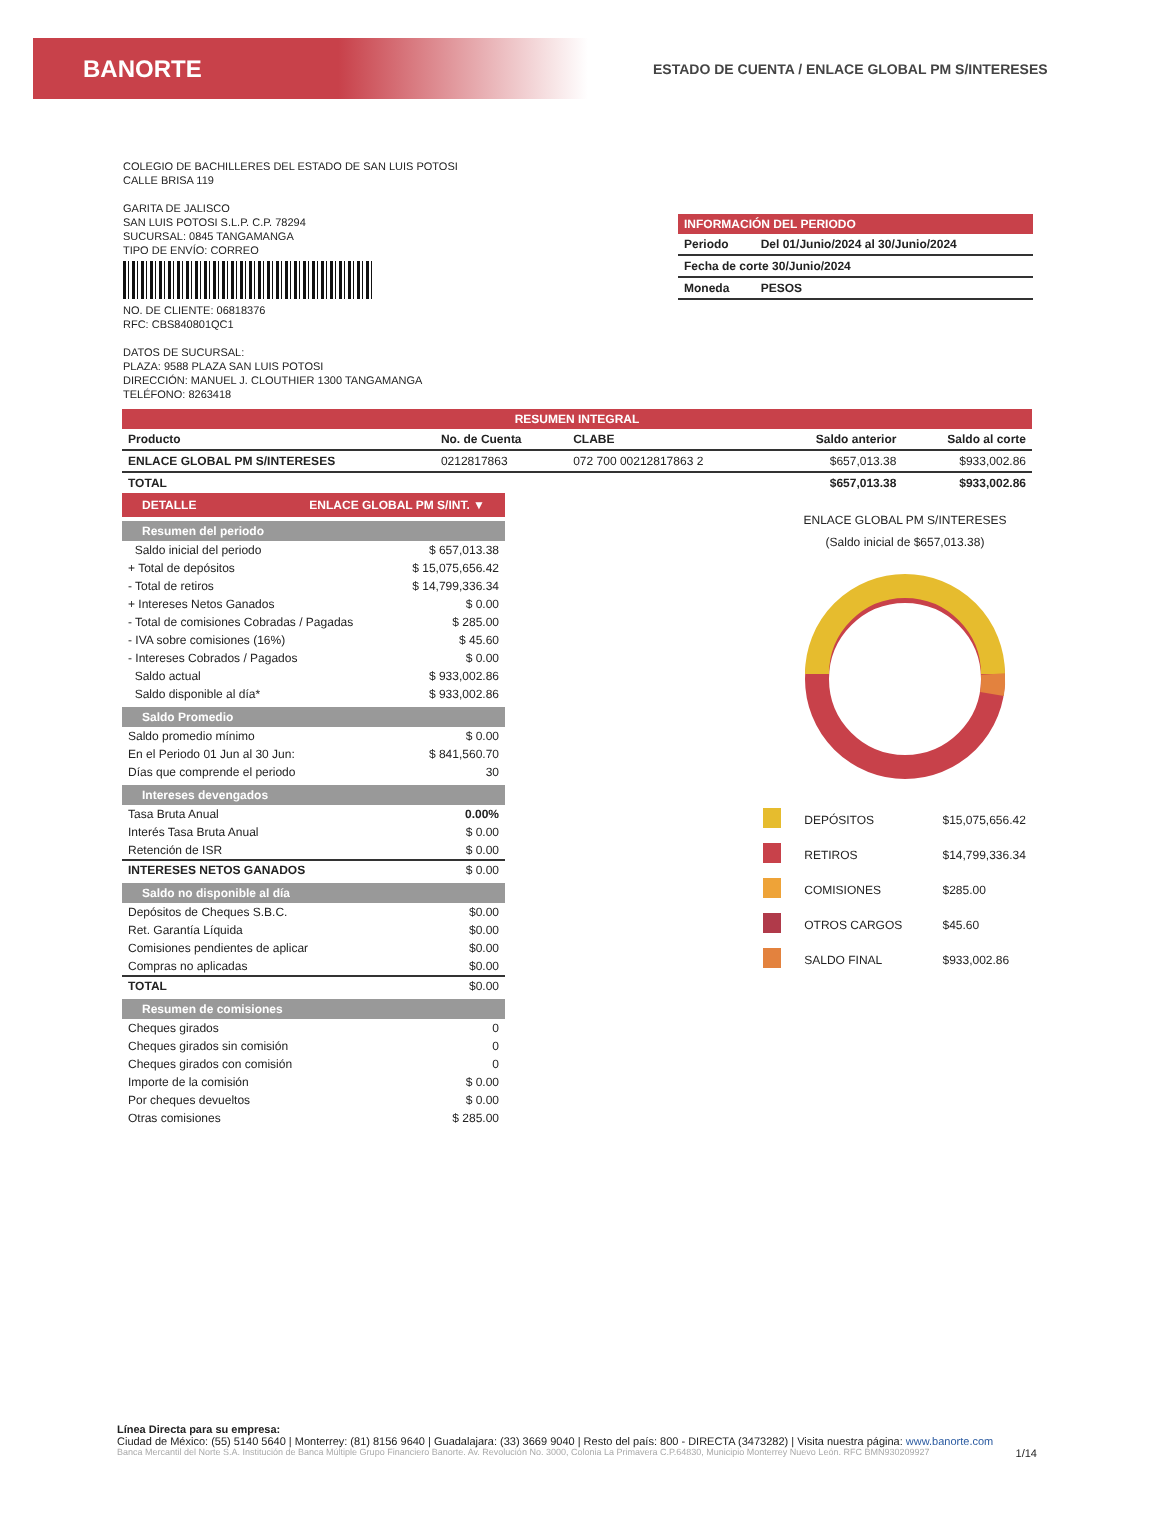BANORTE
ESTADO DE CUENTA / ENLACE GLOBAL PM S/INTERESES
COLEGIO DE BACHILLERES DEL ESTADO DE SAN LUIS POTOSI
CALLE BRISA 119
GARITA DE JALISCO
SAN LUIS POTOSI S.L.P. C.P. 78294
SUCURSAL: 0845 TANGAMANGA
TIPO DE ENVÍO: CORREO
NO. DE CLIENTE: 06818376
RFC: CBS840801QC1
DATOS DE SUCURSAL:
PLAZA: 9588 PLAZA SAN LUIS POTOSI
DIRECCIÓN: MANUEL J. CLOUTHIER 1300 TANGAMANGA
TELÉFONO: 8263418
INFORMACIÓN DEL PERIODO
| Periodo | Del 01/Junio/2024 al 30/Junio/2024 |
| Fecha de corte 30/Junio/2024 | |
| Moneda | PESOS |
RESUMEN INTEGRAL
| Producto | No. de Cuenta | CLABE | Saldo anterior | Saldo al corte |
| --- | --- | --- | --- | --- |
| ENLACE GLOBAL PM S/INTERESES | 0212817863 | 072 700 00212817863 2 | $657,013.38 | $933,002.86 |
| TOTAL | | | $657,013.38 | $933,002.86 |
DETALLE ENLACE GLOBAL PM S/INT. ▼
Resumen del periodo
| Saldo inicial del periodo | $ 657,013.38 |
| + Total de depósitos | $ 15,075,656.42 |
| - Total de retiros | $ 14,799,336.34 |
| + Intereses Netos Ganados | $ 0.00 |
| - Total de comisiones Cobradas / Pagadas | $ 285.00 |
| - IVA sobre comisiones (16%) | $ 45.60 |
| - Intereses Cobrados / Pagados | $ 0.00 |
| Saldo actual | $ 933,002.86 |
| Saldo disponible al día* | $ 933,002.86 |
Saldo Promedio
| Saldo promedio mínimo | $ 0.00 |
| En el Periodo 01 Jun al 30 Jun: | $ 841,560.70 |
| Días que comprende el periodo | 30 |
Intereses devengados
| Tasa Bruta Anual | 0.00% |
| Interés Tasa Bruta Anual | $ 0.00 |
| Retención de ISR | $ 0.00 |
| INTERESES NETOS GANADOS | $ 0.00 |
Saldo no disponible al día
| Depósitos de Cheques S.B.C. | $0.00 |
| Ret. Garantía Líquida | $0.00 |
| Comisiones pendientes de aplicar | $0.00 |
| Compras no aplicadas | $0.00 |
| TOTAL | $0.00 |
Resumen de comisiones
| Cheques girados | 0 |
| Cheques girados sin comisión | 0 |
| Cheques girados con comisión | 0 |
| Importe de la comisión | $ 0.00 |
| Por cheques devueltos | $ 0.00 |
| Otras comisiones | $ 285.00 |
ENLACE GLOBAL PM S/INTERESES
(Saldo inicial de $657,013.38)
| | DEPÓSITOS | $15,075,656.42 |
| | RETIROS | $14,799,336.34 |
| | COMISIONES | $285.00 |
| | OTROS CARGOS | $45.60 |
| | SALDO FINAL | $933,002.86 |
Línea Directa para su empresa:
Ciudad de México: (55) 5140 5640 | Monterrey: (81) 8156 9640 | Guadalajara: (33) 3669 9040 | Resto del país: 800 - DIRECTA (3473282) | Visita nuestra página: www.banorte.com
Banca Mercantil del Norte S.A. Institución de Banca Múltiple Grupo Financiero Banorte. Av. Revolución No. 3000, Colonia La Primavera C.P.64830, Municipio Monterrey Nuevo León. RFC BMN930209927 1/14